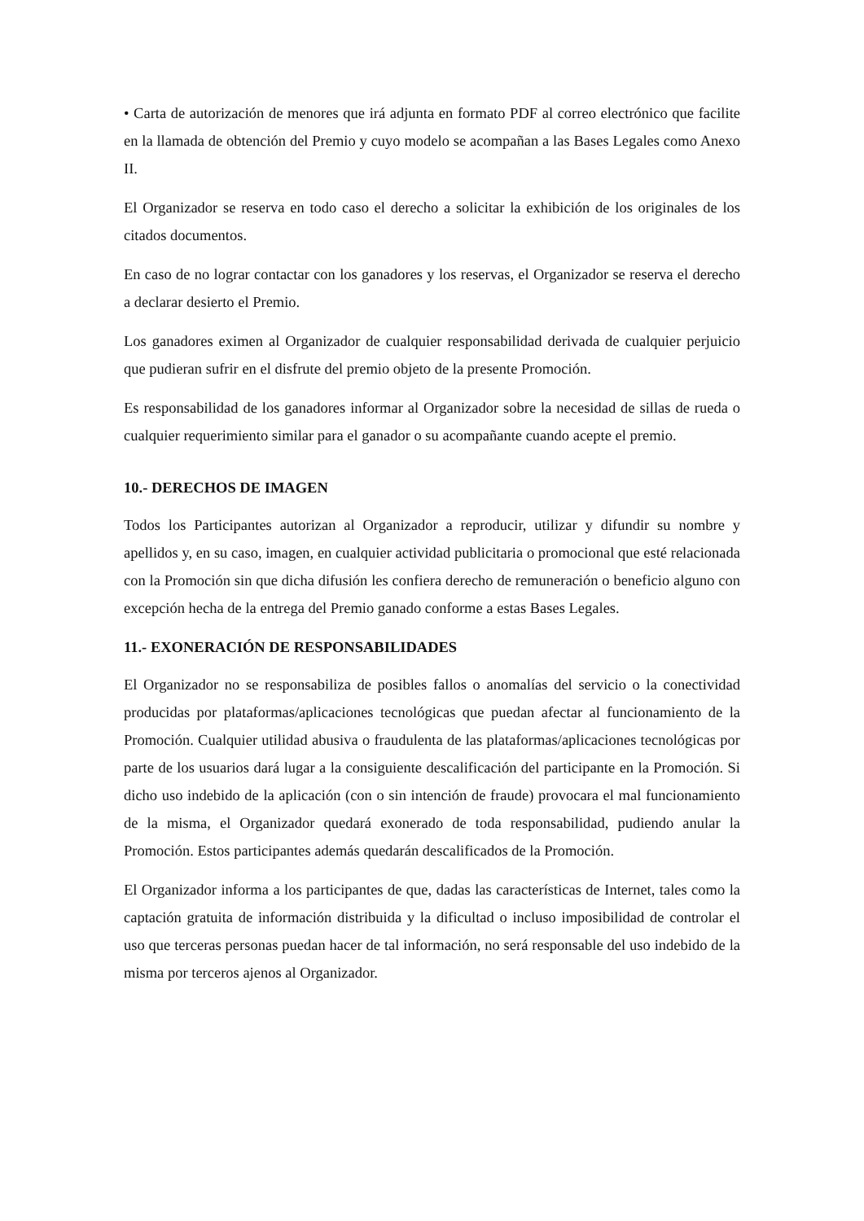• Carta de autorización de menores que irá adjunta en formato PDF al correo electrónico que facilite en la llamada de obtención del Premio y cuyo modelo se acompañan a las Bases Legales como Anexo II.
El Organizador se reserva en todo caso el derecho a solicitar la exhibición de los originales de los citados documentos.
En caso de no lograr contactar con los ganadores y los reservas, el Organizador se reserva el derecho a declarar desierto el Premio.
Los ganadores eximen al Organizador de cualquier responsabilidad derivada de cualquier perjuicio que pudieran sufrir en el disfrute del premio objeto de la presente Promoción.
Es responsabilidad de los ganadores informar al Organizador sobre la necesidad de sillas de rueda o cualquier requerimiento similar para el ganador o su acompañante cuando acepte el premio.
10.- DERECHOS DE IMAGEN
Todos los Participantes autorizan al Organizador a reproducir, utilizar y difundir su nombre y apellidos y, en su caso, imagen, en cualquier actividad publicitaria o promocional que esté relacionada con la Promoción sin que dicha difusión les confiera derecho de remuneración o beneficio alguno con excepción hecha de la entrega del Premio ganado conforme a estas Bases Legales.
11.- EXONERACIÓN DE RESPONSABILIDADES
El Organizador no se responsabiliza de posibles fallos o anomalías del servicio o la conectividad producidas por plataformas/aplicaciones tecnológicas que puedan afectar al funcionamiento de la Promoción. Cualquier utilidad abusiva o fraudulenta de las plataformas/aplicaciones tecnológicas por parte de los usuarios dará lugar a la consiguiente descalificación del participante en la Promoción. Si dicho uso indebido de la aplicación (con o sin intención de fraude) provocara el mal funcionamiento de la misma, el Organizador quedará exonerado de toda responsabilidad, pudiendo anular la Promoción. Estos participantes además quedarán descalificados de la Promoción.
El Organizador informa a los participantes de que, dadas las características de Internet, tales como la captación gratuita de información distribuida y la dificultad o incluso imposibilidad de controlar el uso que terceras personas puedan hacer de tal información, no será responsable del uso indebido de la misma por terceros ajenos al Organizador.